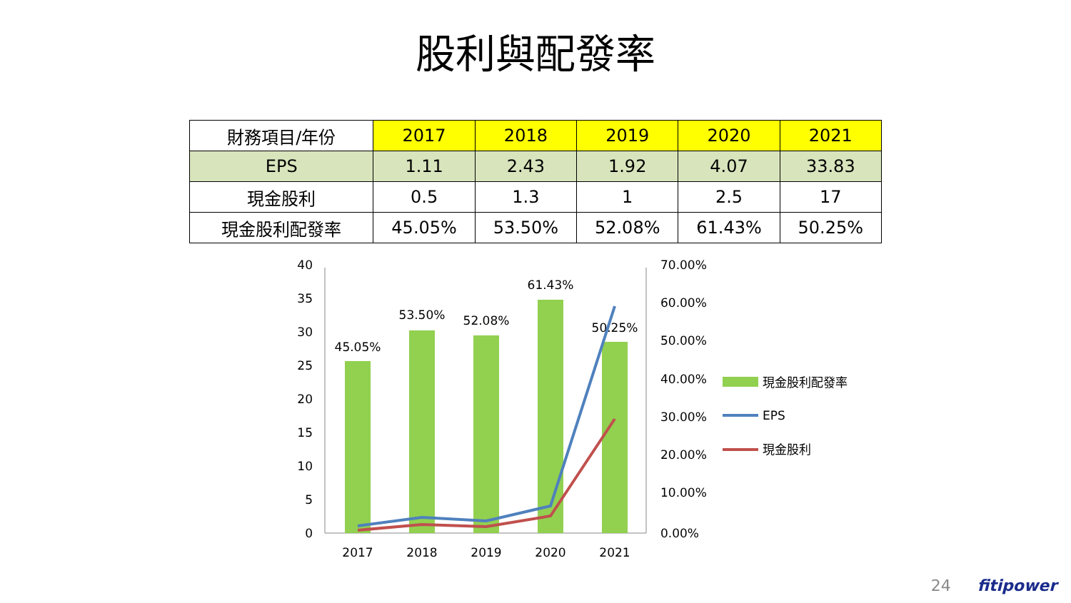股利與配發率
| 財務項目/年份 | 2017 | 2018 | 2019 | 2020 | 2021 |
| --- | --- | --- | --- | --- | --- |
| EPS | 1.11 | 2.43 | 1.92 | 4.07 | 33.83 |
| 現金股利 | 0.5 | 1.3 | 1 | 2.5 | 17 |
| 現金股利配發率 | 45.05% | 53.50% | 52.08% | 61.43% | 50.25% |
40
35
30
25
20
15
10
5
0
70.00%
60.00%
50.00%
40.00%
30.00%
20.00%
10.00%
0.00%
45.05%
53.50%
52.08%
61.43%
50.25%
2017
2018
2019
2020
2021
現金股利配發率
EPS
現金股利
24 fitipower